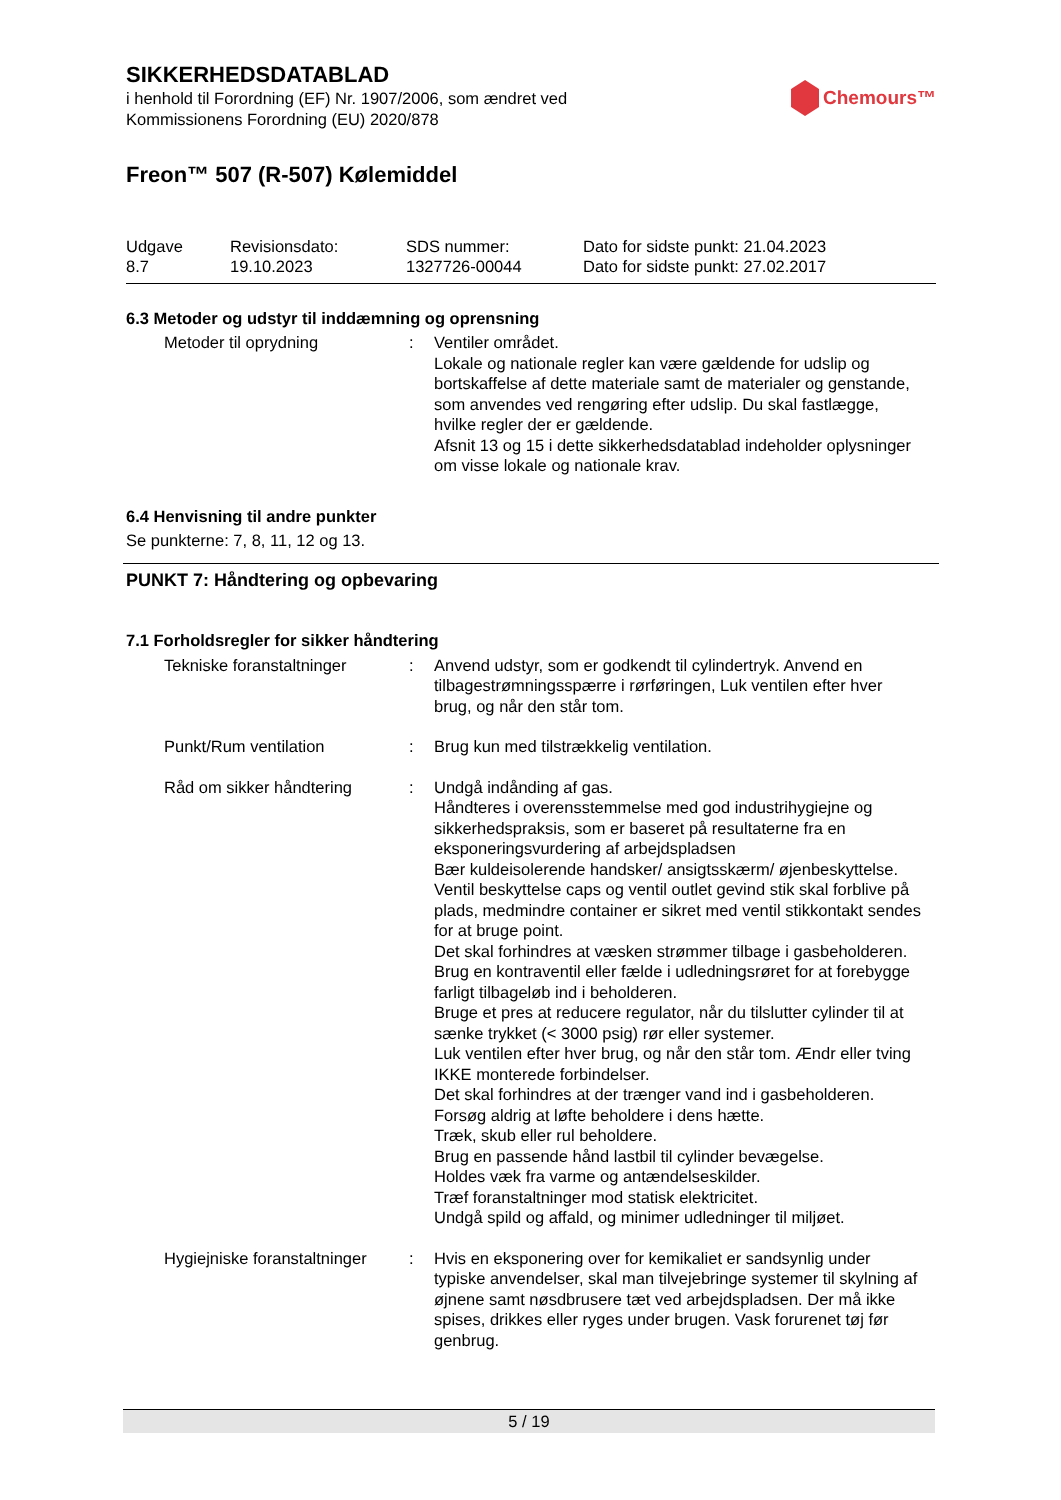Chemours™
SIKKERHEDSDATABLAD
i henhold til Forordning (EF) Nr. 1907/2006, som ændret ved
Kommissionens Forordning (EU) 2020/878
Freon™ 507 (R-507) Kølemiddel
Udgave
8.7
Revisionsdato:
19.10.2023
SDS nummer:
1327726-00044
Dato for sidste punkt: 21.04.2023
Dato for sidste punkt: 27.02.2017
6.3 Metoder og udstyr til inddæmning og oprensning
Metoder til oprydning : Ventiler området.
Lokale og nationale regler kan være gældende for udslip og bortskaffelse af dette materiale samt de materialer og genstande, som anvendes ved rengøring efter udslip. Du skal fastlægge, hvilke regler der er gældende.
Afsnit 13 og 15 i dette sikkerhedsdatablad indeholder oplysninger om visse lokale og nationale krav.
6.4 Henvisning til andre punkter
Se punkterne: 7, 8, 11, 12 og 13.
PUNKT 7: Håndtering og opbevaring
7.1 Forholdsregler for sikker håndtering
Tekniske foranstaltninger
: Anvend udstyr, som er godkendt til cylindertryk. Anvend en tilbagestrømningsspærre i rørføringen, Luk ventilen efter hver brug, og når den står tom.
Punkt/Rum ventilation : Brug kun med tilstrækkelig ventilation.
Råd om sikker håndtering : Undgå indånding af gas.
Håndteres i overensstemmelse med god industrihygiejne og sikkerhedspraksis, som er baseret på resultaterne fra en eksponeringsvurdering af arbejdspladsen
Bær kuldeisolerende handsker/ ansigtsskærm/ øjenbeskyttelse.
Ventil beskyttelse caps og ventil outlet gevind stik skal forblive på plads, medmindre container er sikret med ventil stikkontakt sendes for at bruge point.
Det skal forhindres at væsken strømmer tilbage i gasbeholderen.
Brug en kontraventil eller fælde i udledningsrøret for at forebygge farligt tilbageløb ind i beholderen.
Bruge et pres at reducere regulator, når du tilslutter cylinder til at sænke trykket (< 3000 psig) rør eller systemer.
Luk ventilen efter hver brug, og når den står tom. Ændr eller tving IKKE monterede forbindelser.
Det skal forhindres at der trænger vand ind i gasbeholderen.
Forsøg aldrig at løfte beholdere i dens hætte.
Træk, skub eller rul beholdere.
Brug en passende hånd lastbil til cylinder bevægelse.
Holdes væk fra varme og antændelseskilder.
Træf foranstaltninger mod statisk elektricitet.
Undgå spild og affald, og minimer udledninger til miljøet.
Hygiejniske foranstaltninger
: Hvis en eksponering over for kemikaliet er sandsynlig under typiske anvendelser, skal man tilvejebringe systemer til skylning af øjnene samt nøsdbrusere tæt ved arbejdspladsen. Der må ikke spises, drikkes eller ryges under brugen. Vask forurenet tøj før genbrug.
5 / 19